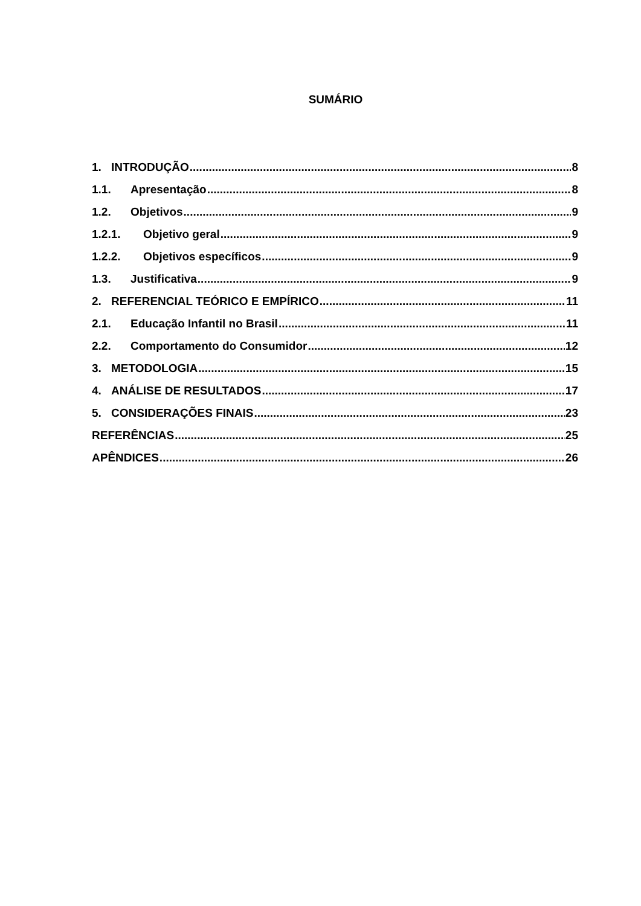SUMÁRIO
1. INTRODUÇÃO 8
1.1. Apresentação 8
1.2. Objetivos 9
1.2.1. Objetivo geral 9
1.2.2. Objetivos específicos 9
1.3. Justificativa 9
2. REFERENCIAL TEÓRICO E EMPÍRICO 11
2.1. Educação Infantil no Brasil 11
2.2. Comportamento do Consumidor 12
3. METODOLOGIA 15
4. ANÁLISE DE RESULTADOS 17
5. CONSIDERAÇÕES FINAIS 23
REFERÊNCIAS 25
APÊNDICES 26